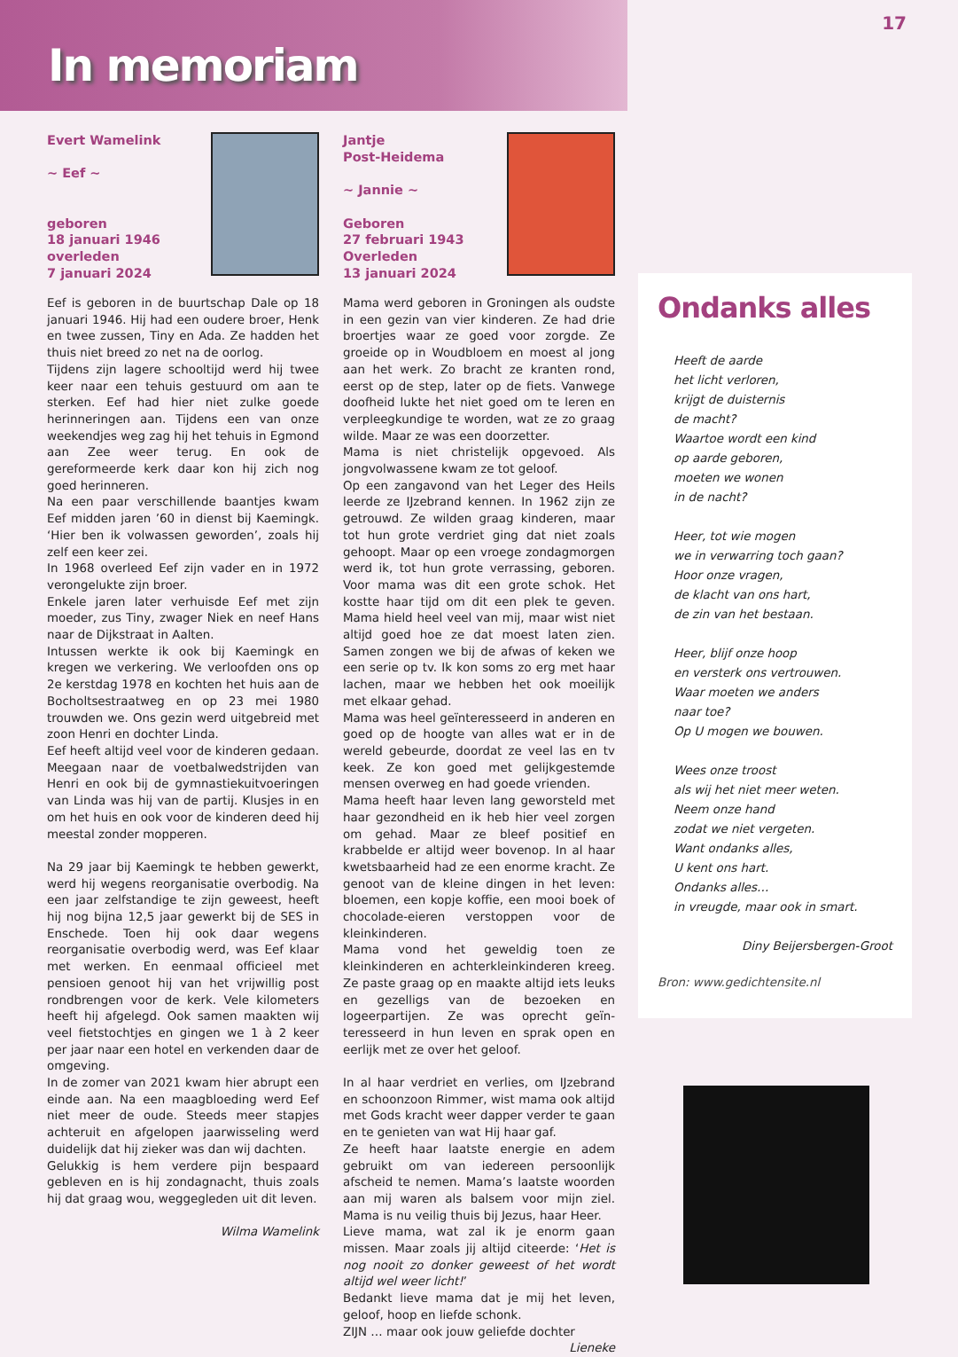17
In memoriam
Evert Wamelink
~ Eef ~
geboren
18 januari 1946
overleden
7 januari 2024
Eef is geboren in de buurtschap Dale op 18 januari 1946. Hij had een oudere broer, Henk en twee zussen, Tiny en Ada. Ze hadden het thuis niet breed zo net na de oorlog.
Tijdens zijn lagere schooltijd werd hij twee keer naar een tehuis gestuurd om aan te sterken. Eef had hier niet zulke goede herinneringen aan. Tijdens een van onze weekendjes weg zag hij het tehuis in Egmond aan Zee weer terug. En ook de gereformeerde kerk daar kon hij zich nog goed herinneren.
Na een paar verschillende baantjes kwam Eef midden jaren ’60 in dienst bij Kaemingk. ‘Hier ben ik volwassen geworden’, zoals hij zelf een keer zei.
In 1968 overleed Eef zijn vader en in 1972 veron­gelukte zijn broer.
Enkele jaren later verhuisde Eef met zijn moeder, zus Tiny, zwager Niek en neef Hans naar de Dijk­straat in Aalten.
Intussen werkte ik ook bij Kaemingk en kregen we verkering. We verloofden ons op 2e kerstdag 1978 en kochten het huis aan de Bocholtsestraatweg en op 23 mei 1980 trouwden we. Ons gezin werd uitgebreid met zoon Henri en dochter Linda.
Eef heeft altijd veel voor de kinderen gedaan. Meegaan naar de voetbalwedstrijden van Henri en ook bij de gymnastiekuitvoeringen van Linda was hij van de partij. Klusjes in en om het huis en ook voor de kinderen deed hij meestal zonder mopperen.
Na 29 jaar bij Kaemingk te hebben gewerkt, werd hij wegens reorganisatie overbodig. Na een jaar zelfstandige te zijn geweest, heeft hij nog bijna 12,5 jaar gewerkt bij de SES in Enschede. Toen hij ook daar wegens reorganisatie overbodig werd, was Eef klaar met werken. En eenmaal officieel met pensioen genoot hij van het vrijwillig post rondbrengen voor de kerk. Vele kilometers heeft hij afgelegd. Ook samen maakten wij veel fiets­tochtjes en gingen we 1 à 2 keer per jaar naar een hotel en verkenden daar de omgeving.
In de zomer van 2021 kwam hier abrupt een einde aan. Na een maagbloeding werd Eef niet meer de oude. Steeds meer stapjes achteruit en afgelopen jaarwisseling werd duidelijk dat hij zieker was dan wij dachten.
Gelukkig is hem verdere pijn bespaard gebleven en is hij zondagnacht, thuis zoals hij dat graag wou, weggegleden uit dit leven.
Wilma Wamelink
Jantje
Post-Heidema
~ Jannie ~
Geboren
27 februari 1943
Overleden
13 januari 2024
Mama werd geboren in Groningen als oudste in een gezin van vier kinderen. Ze had drie broertjes waar ze goed voor zorgde. Ze groeide op in Woud­bloem en moest al jong aan het werk. Zo bracht ze kranten rond, eerst op de step, later op de fiets. Vanwege doofheid lukte het niet goed om te leren en verpleegkundige te worden, wat ze zo graag wilde. Maar ze was een doorzetter.
Mama is niet christelijk opgevoed. Als jongvolwas­sene kwam ze tot geloof.
Op een zangavond van het Leger des Heils leerde ze IJzebrand kennen. In 1962 zijn ze getrouwd. Ze wilden graag kinderen, maar tot hun grote verdriet ging dat niet zoals gehoopt. Maar op een vroege zondagmorgen werd ik, tot hun grote ver­rassing, geboren. Voor mama was dit een grote schok. Het kostte haar tijd om dit een plek te geven. Mama hield heel veel van mij, maar wist niet altijd goed hoe ze dat moest laten zien. Samen zongen we bij de afwas of keken we een serie op tv. Ik kon soms zo erg met haar lachen, maar we hebben het ook moeilijk met elkaar gehad.
Mama was heel geïnteresseerd in anderen en goed op de hoogte van alles wat er in de wereld gebeurde, doordat ze veel las en tv keek. Ze kon goed met gelijkgestemde mensen overweg en had goede vrienden.
Mama heeft haar leven lang geworsteld met haar gezondheid en ik heb hier veel zorgen om gehad. Maar ze bleef positief en krabbelde er altijd weer bovenop. In al haar kwetsbaarheid had ze een enorme kracht. Ze genoot van de kleine dingen in het leven: bloemen, een kopje koffie, een mooi boek of chocolade-eieren verstoppen voor de kleinkinderen.
Mama vond het geweldig toen ze kleinkinderen en achterkleinkinderen kreeg. Ze paste graag op en maakte altijd iets leuks en gezelligs van de bezoeken en logeerpartijen. Ze was oprecht geïn­teresseerd in hun leven en sprak open en eerlijk met ze over het geloof.
In al haar verdriet en verlies, om IJzebrand en schoonzoon Rimmer, wist mama ook altijd met Gods kracht weer dapper verder te gaan en te genieten van wat Hij haar gaf.
Ze heeft haar laatste energie en adem gebruikt om van iedereen persoonlijk afscheid te nemen. Mama’s laatste woorden aan mij waren als balsem voor mijn ziel. Mama is nu veilig thuis bij Jezus, haar Heer.
Lieve mama, wat zal ik je enorm gaan missen. Maar zoals jij altijd citeerde: ‘Het is nog nooit zo donker geweest of het wordt altijd wel weer licht!’
Bedankt lieve mama dat je mij het leven, geloof, hoop en liefde schonk.
ZIJN … maar ook jouw geliefde dochter
Lieneke
Ondanks alles
Heeft de aarde
het licht verloren,
krijgt de duisternis
de macht?
Waartoe wordt een kind
op aarde geboren,
moeten we wonen
in de nacht?
Heer, tot wie mogen
we in verwarring toch gaan?
Hoor onze vragen,
de klacht van ons hart,
de zin van het bestaan.
Heer, blijf onze hoop
en versterk ons vertrouwen.
Waar moeten we anders
naar toe?
Op U mogen we bouwen.
Wees onze troost
als wij het niet meer weten.
Neem onze hand
zodat we niet vergeten.
Want ondanks alles,
U kent ons hart.
Ondanks alles…
in vreugde, maar ook in smart.
Diny Beijersbergen-Groot
Bron: www.gedichtensite.nl